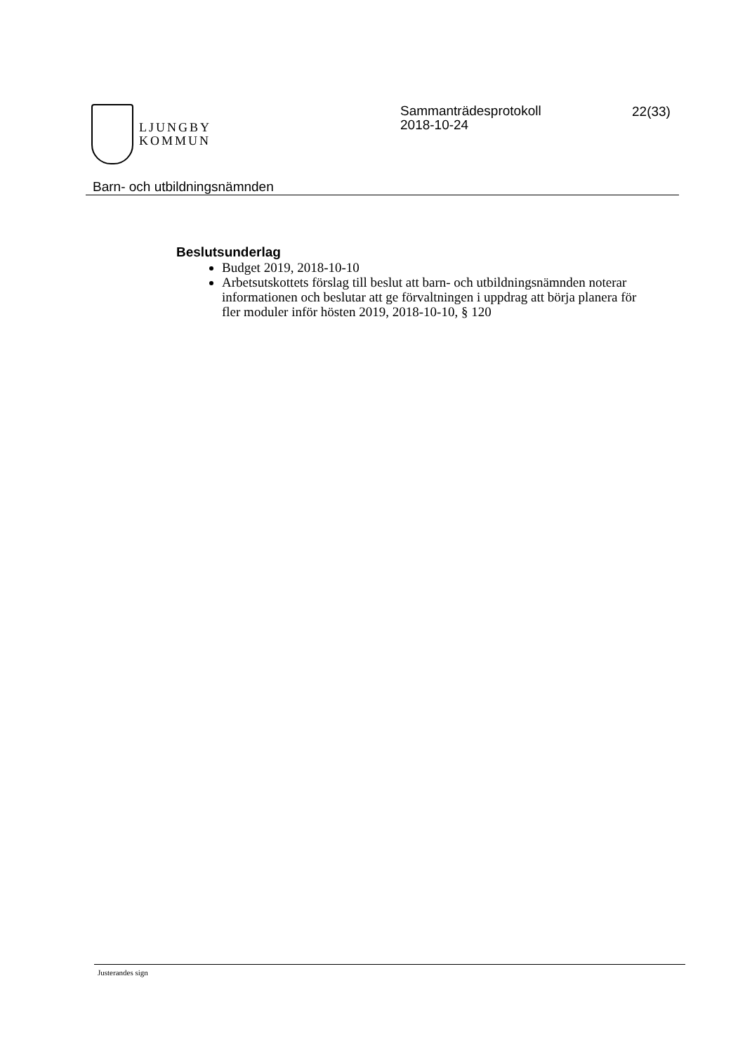LJUNGBY
KOMMUN
Sammanträdesprotokoll
2018-10-24
22(33)
Barn- och utbildningsnämnden
Beslutsunderlag
Budget 2019, 2018-10-10
Arbetsutskottets förslag till beslut att barn- och utbildningsnämnden noterar informationen och beslutar att ge förvaltningen i uppdrag att börja planera för fler moduler inför hösten 2019, 2018-10-10, § 120
Justerandes sign